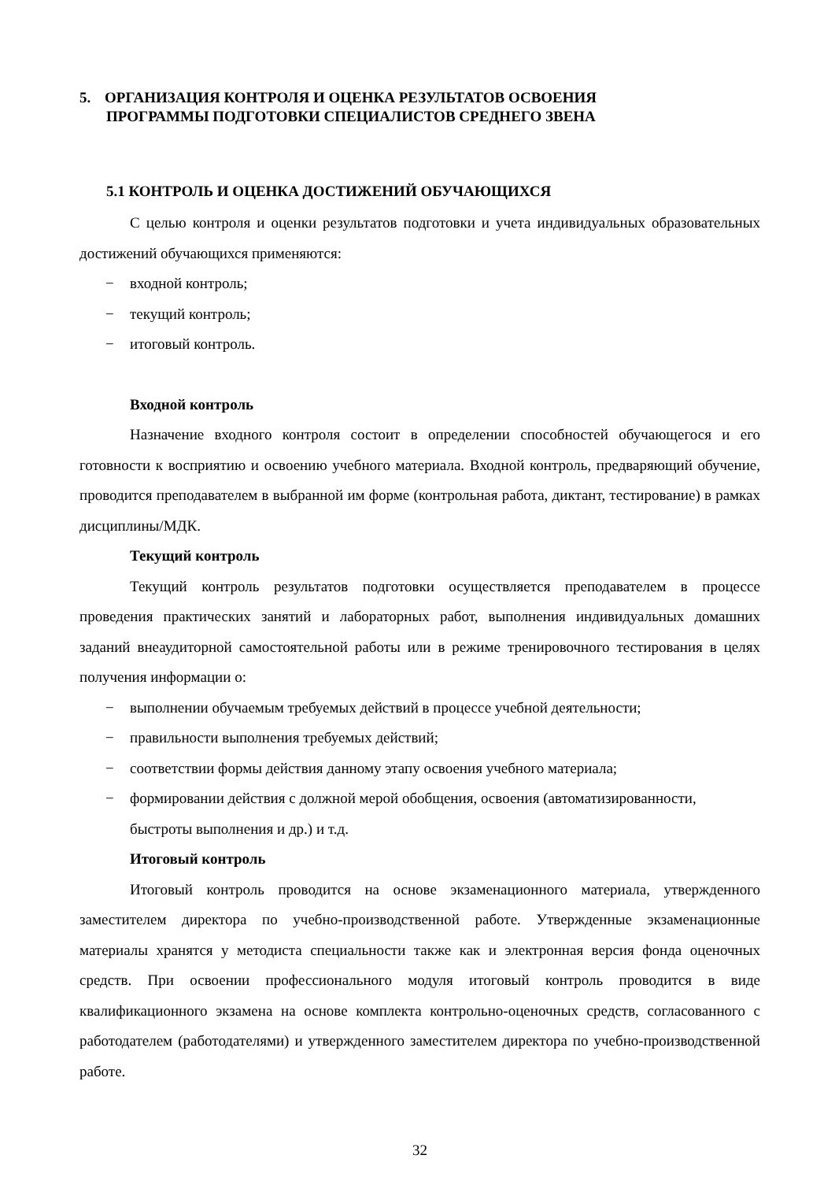5. ОРГАНИЗАЦИЯ КОНТРОЛЯ И ОЦЕНКА РЕЗУЛЬТАТОВ ОСВОЕНИЯ
ПРОГРАММЫ ПОДГОТОВКИ СПЕЦИАЛИСТОВ СРЕДНЕГО ЗВЕНА
5.1 КОНТРОЛЬ И ОЦЕНКА ДОСТИЖЕНИЙ ОБУЧАЮЩИХСЯ
С целью контроля и оценки результатов подготовки и учета индивидуальных образовательных достижений обучающихся применяются:
− входной контроль;
− текущий контроль;
− итоговый контроль.
Входной контроль
Назначение входного контроля состоит в определении способностей обучающегося и его готовности к восприятию и освоению учебного материала. Входной контроль, предваряющий обучение, проводится преподавателем в выбранной им форме (контрольная работа, диктант, тестирование) в рамках дисциплины/МДК.
Текущий контроль
Текущий контроль результатов подготовки осуществляется преподавателем в процессе проведения практических занятий и лабораторных работ, выполнения индивидуальных домашних заданий внеаудиторной самостоятельной работы или в режиме тренировочного тестирования в целях получения информации о:
− выполнении обучаемым требуемых действий в процессе учебной деятельности;
− правильности выполнения требуемых действий;
− соответствии формы действия данному этапу освоения учебного материала;
− формировании действия с должной мерой обобщения, освоения (автоматизированности, быстроты выполнения и др.) и т.д.
Итоговый контроль
Итоговый контроль проводится на основе экзаменационного материала, утвержденного заместителем директора по учебно-производственной работе. Утвержденные экзаменационные материалы хранятся у методиста специальности также как и электронная версия фонда оценочных средств. При освоении профессионального модуля итоговый контроль проводится в виде квалификационного экзамена на основе комплекта контрольно-оценочных средств, согласованного с работодателем (работодателями) и утвержденного заместителем директора по учебно-производственной работе.
32